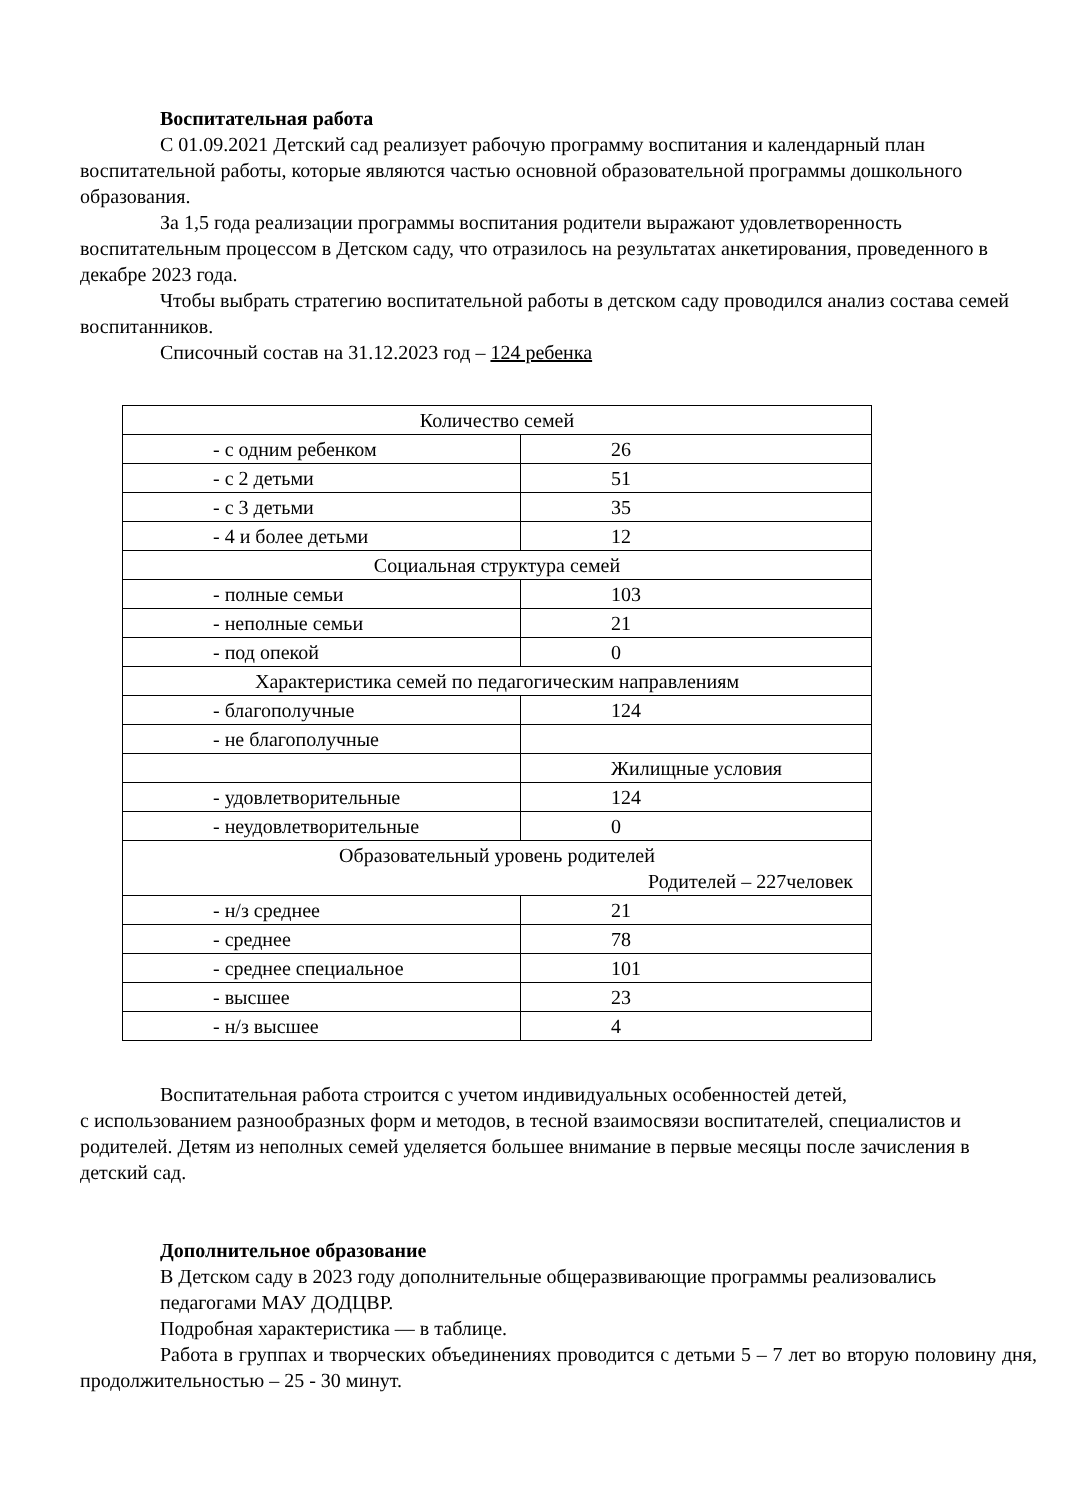Воспитательная работа
С 01.09.2021 Детский сад реализует рабочую программу воспитания и календарный план воспитательной работы, которые являются частью основной образовательной программы дошкольного образования.
За 1,5 года реализации программы воспитания родители выражают удовлетворенность воспитательным процессом в Детском саду, что отразилось на результатах анкетирования, проведенного в декабре 2023 года.
Чтобы выбрать стратегию воспитательной работы в детском саду проводился анализ состава семей воспитанников.
Списочный состав на 31.12.2023 год – 124 ребенка
| Количество семей | |
| - с одним ребенком | 26 |
| - с 2 детьми | 51 |
| - с 3 детьми | 35 |
| - 4 и более детьми | 12 |
| Социальная структура семей | |
| - полные семьи | 103 |
| - неполные семьи | 21 |
| - под опекой | 0 |
| Характеристика семей по педагогическим направлениям | |
| - благополучные | 124 |
| - не благополучные | |
| | Жилищные условия |
| - удовлетворительные | 124 |
| - неудовлетворительные | 0 |
| Образовательный уровень родителей Родителей – 227человек | |
| - н/з среднее | 21 |
| - среднее | 78 |
| - среднее специальное | 101 |
| - высшее | 23 |
| - н/з высшее | 4 |
Воспитательная работа строится с учетом индивидуальных особенностей детей,
с использованием разнообразных форм и методов, в тесной взаимосвязи воспитателей, специалистов и родителей. Детям из неполных семей уделяется большее внимание в первые месяцы после зачисления в детский сад.
Дополнительное образование
В Детском саду в 2023 году дополнительные общеразвивающие программы реализовались педагогами МАУ ДОДЦВР.
Подробная характеристика — в таблице.
Работа в группах и творческих объединениях проводится с детьми 5 – 7 лет во вторую половину дня, продолжительностью – 25 - 30 минут.